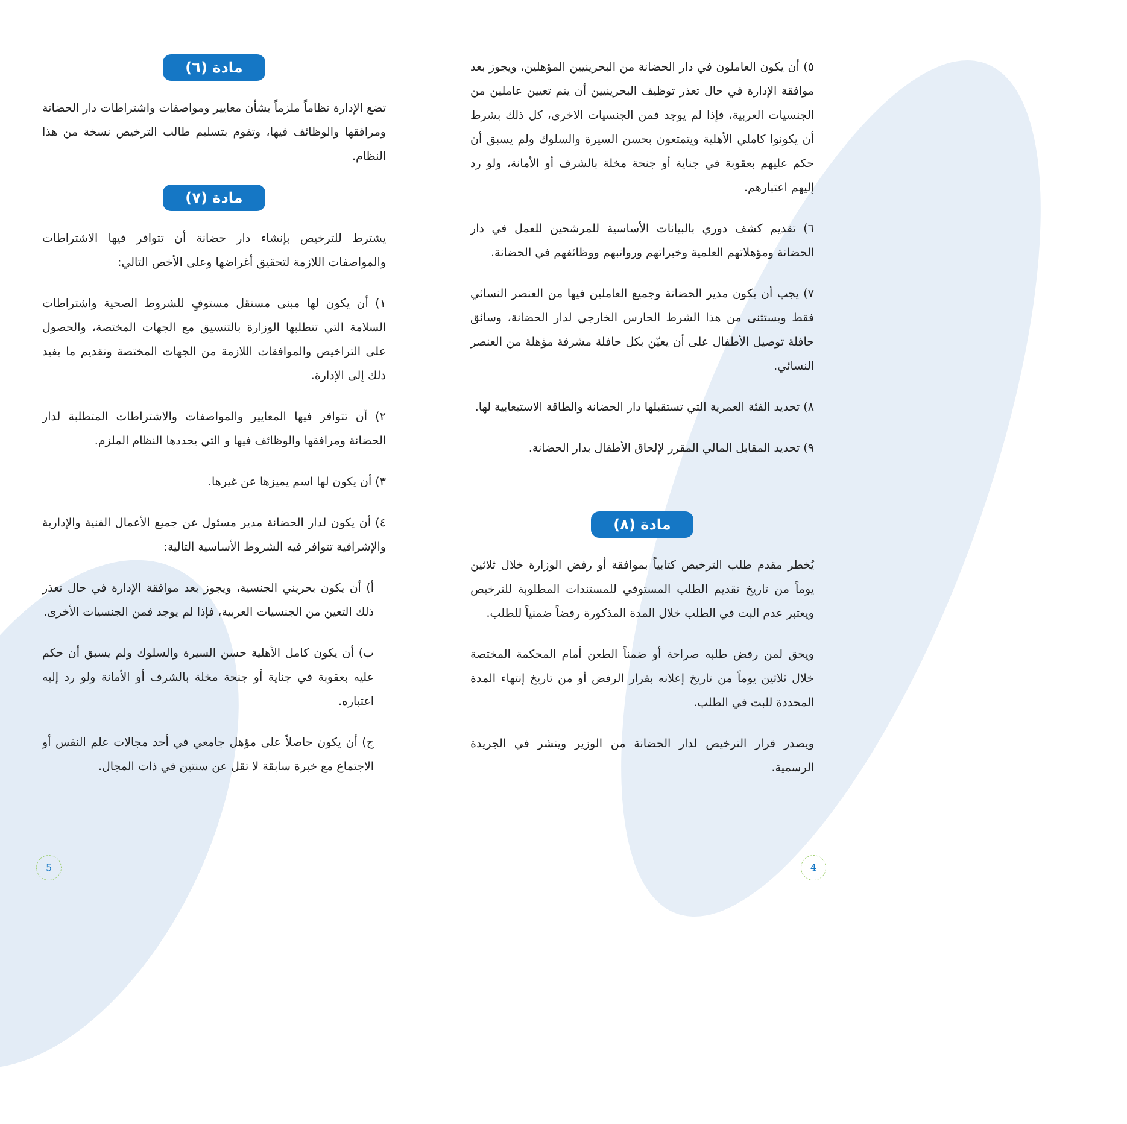مادة (٦)
تضع الإدارة نظاماً ملزماً بشأن معايير ومواصفات واشتراطات دار الحضانة ومرافقها والوظائف فيها، وتقوم بتسليم طالب الترخيص نسخة من هذا النظام.
مادة (٧)
يشترط للترخيص بإنشاء دار حضانة أن تتوافر فيها الاشتراطات والمواصفات اللازمة لتحقيق أغراضها وعلى الأخص التالي:
١) أن يكون لها مبنى مستقل مستوفٍ للشروط الصحية واشتراطات السلامة التي تتطلبها الوزارة بالتنسيق مع الجهات المختصة، والحصول على التراخيص والموافقات اللازمة من الجهات المختصة وتقديم ما يفيد ذلك إلى الإدارة.
٢) أن تتوافر فيها المعايير والمواصفات والاشتراطات المتطلبة لدار الحضانة ومرافقها والوظائف فيها و التي يحددها النظام الملزم.
٣) أن يكون لها اسم يميزها عن غيرها.
٤) أن يكون لدار الحضانة مدير مسئول عن جميع الأعمال الفنية والإدارية والإشرافية تتوافر فيه الشروط الأساسية التالية:
أ) أن يكون بحريني الجنسية، ويجوز بعد موافقة الإدارة في حال تعذر ذلك التعين من الجنسيات العربية، فإذا لم يوجد فمن الجنسيات الأخرى.
ب) أن يكون كامل الأهلية حسن السيرة والسلوك ولم يسبق أن حكم عليه بعقوبة في جناية أو جنحة مخلة بالشرف أو الأمانة ولو رد إليه اعتباره.
ج) أن يكون حاصلاً على مؤهل جامعي في أحد مجالات علم النفس أو الاجتماع مع خبرة سابقة لا تقل عن سنتين في ذات المجال.
٥) أن يكون العاملون في دار الحضانة من البحرينيين المؤهلين، ويجوز بعد موافقة الإدارة في حال تعذر توظيف البحرينيين أن يتم تعيين عاملين من الجنسيات العربية، فإذا لم يوجد فمن الجنسيات الاخرى، كل ذلك بشرط أن يكونوا كاملي الأهلية ويتمتعون بحسن السيرة والسلوك ولم يسبق أن حكم عليهم بعقوبة في جناية أو جنحة مخلة بالشرف أو الأمانة، ولو رد إليهم اعتبارهم.
٦) تقديم كشف دوري بالبيانات الأساسية للمرشحين للعمل في دار الحضانة ومؤهلاتهم العلمية وخبراتهم ورواتبهم ووظائفهم في الحضانة.
٧) يجب أن يكون مدير الحضانة وجميع العاملين فيها من العنصر النسائي فقط ويستثنى من هذا الشرط الحارس الخارجي لدار الحضانة، وسائق حافلة توصيل الأطفال على أن يعيّن بكل حافلة مشرفة مؤهلة من العنصر النسائي.
٨) تحديد الفئة العمرية التي تستقبلها دار الحضانة والطاقة الاستيعابية لها.
٩) تحديد المقابل المالي المقرر لإلحاق الأطفال بدار الحضانة.
مادة (٨)
يُخطر مقدم طلب الترخيص كتابياً بموافقة أو رفض الوزارة خلال ثلاثين يوماً من تاريخ تقديم الطلب المستوفي للمستندات المطلوبة للترخيص ويعتبر عدم البت في الطلب خلال المدة المذكورة رفضاً ضمنياً للطلب.
ويحق لمن رفض طلبه صراحة أو ضمناً الطعن أمام المحكمة المختصة خلال ثلاثين يوماً من تاريخ إعلانه بقرار الرفض أو من تاريخ إنتهاء المدة المحددة للبت في الطلب.
ويصدر قرار الترخيص لدار الحضانة من الوزير وينشر في الجريدة الرسمية.
4 5